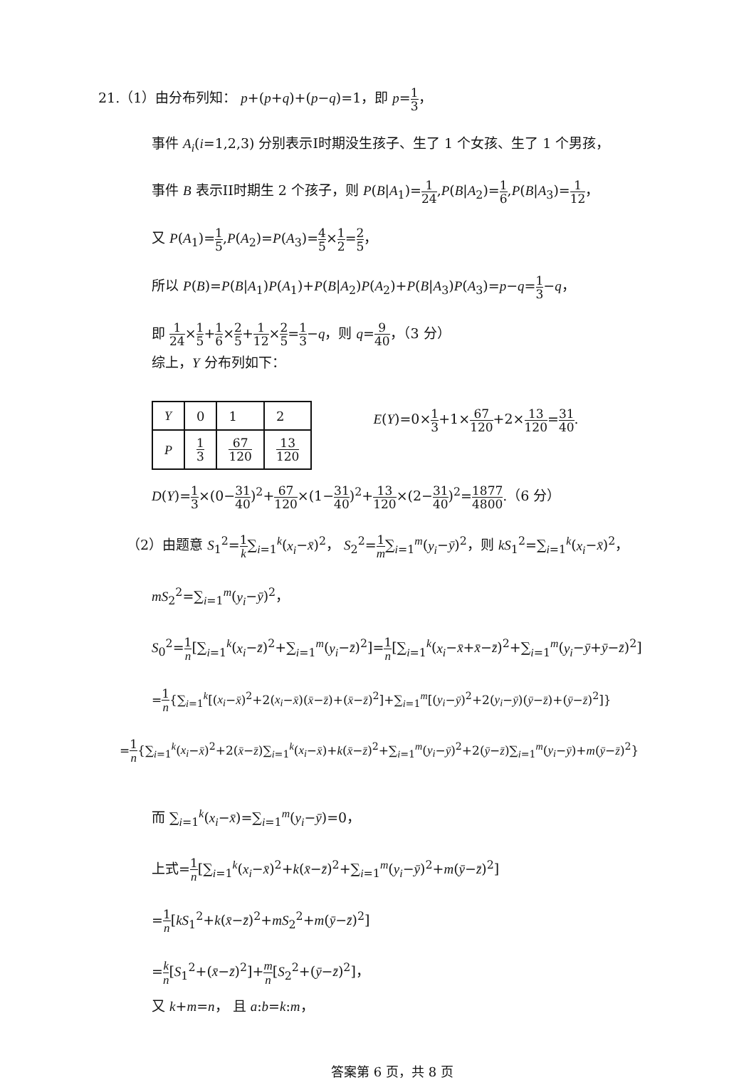21.（1）由分布列知： p+(p+q)+(p−q)=1，即 p=1 3，
事件 A<sub>i</sub>(i=1,2,3) 分别表示I时期没生孩子、生了 1 个女孩、生了 1 个男孩，
事件 B 表示II时期生 2 个孩子，则 P(B|A<sub>1</sub>)=1 24,P(B|A<sub>2</sub>)=1 6,P(B|A<sub>3</sub>)=1 12，
又 P(A<sub>1</sub>)=1 5,P(A<sub>2</sub>)=P(A<sub>3</sub>)=4 5×1 2=2 5，
所以 P(B)=P(B|A<sub>1</sub>)P(A<sub>1</sub>)+P(B|A<sub>2</sub>)P(A<sub>2</sub>)+P(B|A<sub>3</sub>)P(A<sub>3</sub>)=p−q=1 3−q，
即 1 24×1 5+1 6×2 5+1 12×2 5=1 3−q，则 q=9 40，（3 分）
综上，Y 分布列如下：
| Y | 0 | 1 | 2 |
| P | 1 3 | 67 120 | 13 120 |
E(Y)=0×1 3+1×67 120+2×13 120=31 40.
D(Y)=1 3×(0−31 40)<sup>2</sup>+67 120×(1−31 40)<sup>2</sup>+13 120×(2−31 40)<sup>2</sup>=1877 4800.（6 分）
（2）由题意 S<sub>1</sub><sup>2</sup>=1 k∑<sub>i=1</sub><sup>k</sup>(x<sub>i</sub>−x̄)<sup>2</sup>， S<sub>2</sub><sup>2</sup>=1 m∑<sub>i=1</sub><sup>m</sup>(y<sub>i</sub>−ȳ)<sup>2</sup>，则 kS<sub>1</sub><sup>2</sup>=∑<sub>i=1</sub><sup>k</sup>(x<sub>i</sub>−x̄)<sup>2</sup>，
mS<sub>2</sub><sup>2</sup>=∑<sub>i=1</sub><sup>m</sup>(y<sub>i</sub>−ȳ)<sup>2</sup>，
S<sub>0</sub><sup>2</sup>=1 n[∑<sub>i=1</sub><sup>k</sup>(x<sub>i</sub>−z̄)<sup>2</sup>+∑<sub>i=1</sub><sup>m</sup>(y<sub>i</sub>−z̄)<sup>2</sup>]=1 n[∑<sub>i=1</sub><sup>k</sup>(x<sub>i</sub>−x̄+x̄−z̄)<sup>2</sup>+∑<sub>i=1</sub><sup>m</sup>(y<sub>i</sub>−ȳ+ȳ−z̄)<sup>2</sup>]
=1 n{∑<sub>i=1</sub><sup>k</sup>[(x<sub>i</sub>−x̄)<sup>2</sup>+2(x<sub>i</sub>−x̄)(x̄−z̄)+(x̄−z̄)<sup>2</sup>]+∑<sub>i=1</sub><sup>m</sup>[(y<sub>i</sub>−ȳ)<sup>2</sup>+2(y<sub>i</sub>−ȳ)(ȳ−z̄)+(ȳ−z̄)<sup>2</sup>]}
=1 n{∑<sub>i=1</sub><sup>k</sup>(x<sub>i</sub>−x̄)<sup>2</sup>+2(x̄−z̄)∑<sub>i=1</sub><sup>k</sup>(x<sub>i</sub>−x̄)+k(x̄−z̄)<sup>2</sup>+∑<sub>i=1</sub><sup>m</sup>(y<sub>i</sub>−ȳ)<sup>2</sup>+2(ȳ−z̄)∑<sub>i=1</sub><sup>m</sup>(y<sub>i</sub>−ȳ)+m(ȳ−z̄)<sup>2</sup>}
而 ∑<sub>i=1</sub><sup>k</sup>(x<sub>i</sub>−x̄)=∑<sub>i=1</sub><sup>m</sup>(y<sub>i</sub>−ȳ)=0，
上式=1 n[∑<sub>i=1</sub><sup>k</sup>(x<sub>i</sub>−x̄)<sup>2</sup>+k(x̄−z̄)<sup>2</sup>+∑<sub>i=1</sub><sup>m</sup>(y<sub>i</sub>−ȳ)<sup>2</sup>+m(ȳ−z̄)<sup>2</sup>]
=1 n[kS<sub>1</sub><sup>2</sup>+k(x̄−z̄)<sup>2</sup>+mS<sub>2</sub><sup>2</sup>+m(ȳ−z̄)<sup>2</sup>]
=k n[S<sub>1</sub><sup>2</sup>+(x̄−z̄)<sup>2</sup>]+m n[S<sub>2</sub><sup>2</sup>+(ȳ−z̄)<sup>2</sup>]，
又 k+m=n， 且 a:b=k:m，
答案第 6 页，共 8 页